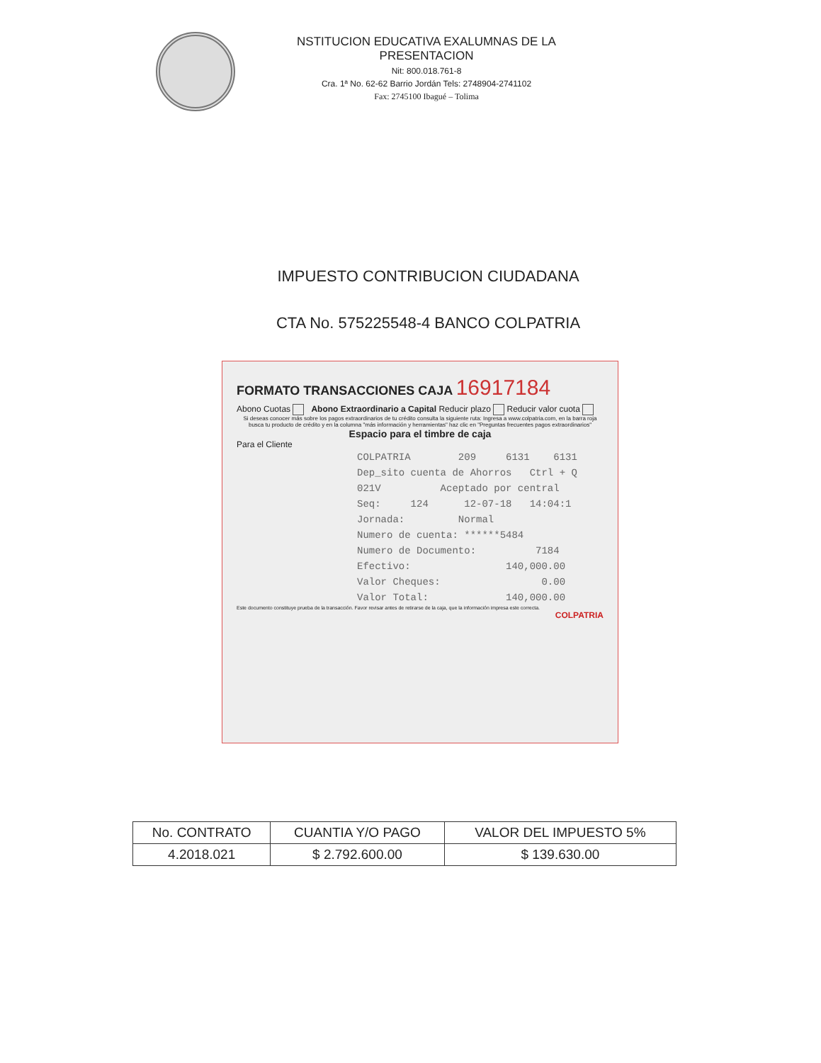NSTITUCION EDUCATIVA EXALUMNAS DE LA PRESENTACION
Nit: 800.018.761-8
Cra. 1ª No. 62-62 Barrio Jordán Tels: 2748904-2741102
Fax: 2745100 Ibagué – Tolima
IMPUESTO CONTRIBUCION CIUDADANA
CTA No. 575225548-4 BANCO COLPATRIA
FORMATO TRANSACCIONES CAJA 16917184
Abono Cuotas Abono Extraordinario a Capital Reducir plazo Reducir valor cuota
Si deseas conocer más sobre los pagos extraordinarios de tu crédito consulta la siguiente ruta: Ingresa a www.colpatria.com, en la barra roja busca tu producto de crédito y en la columna "más información y herramientas" haz clic en "Preguntas frecuentes pagos extraordinarios"
Espacio para el timbre de caja
Para el Cliente
COLPATRIA 209 6131 6131 Dep_sito cuenta de Ahorros Ctrl + Q 021V Aceptado por central Seq: 124 12-07-18 14:04:1 Jornada: Normal Numero de cuenta: ******5484 Numero de Documento: 7184 Efectivo: 140,000.00 Valor Cheques: 0.00 Valor Total: 140,000.00
Este documento constituye prueba de la transacción. Favor revisar antes de retirarse de la caja, que la información impresa este correcta.
COLPATRIA
| No. CONTRATO | CUANTIA Y/O PAGO | VALOR DEL IMPUESTO 5% |
| --- | --- | --- |
| 4.2018.021 | $ 2.792.600.00 | $ 139.630.00 |